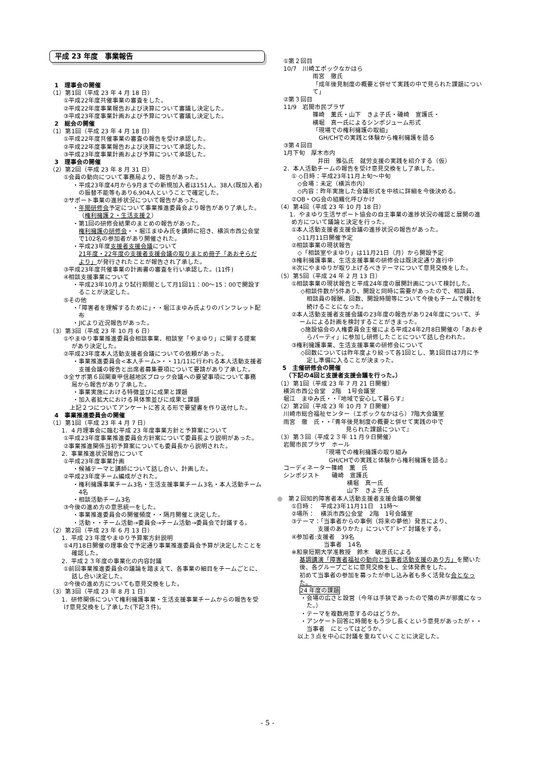平成 23 年度　事業報告
1　理事会の開催
（1）第1回（平成 23 年 4 月 18 日）
①平成22年度共催事業の審査をした。
②平成22年度事業報告および決算について審議し決定した。
③平成23年度事業計画および予算について審議し決定した。
2　総会の開催
（1）第1回（平成 23 年 4 月 18 日）
①平成22年度共催事業の審査の報告を受け承認した。
②平成22年度事業報告および決算について承認した。
③平成23年度事業計画および予算について承認した。
3　理事会の開催
（2）第2回（平成 23 年 8 月 31 日）
①会員の動向について事務局より、報告があった。
・平成23年度4月から9月までの新規加入者は151人。38人(既加入者)の振替不能等もあり6,904人ということで確定した。
②サポート事業の進捗状況について報告があった。
・年間研修会予定について事業推進委員会より報告があり了承した。（権利擁護２・生活支援２）
・第1回の研修会結果のまとめの報告があった。
権利擁護の研修会・・堀江まゆみ氏を講師に招き、横浜市西公会堂で102名の参加者があり開催された。
・平成23年度支援者支援会議について
21年度・22年度の支援者支援会議の取りまとめ冊子「あおぞらだより」が発行されたことが報告され了承した。
③平成23年度共催事業の計画書の審査を行い承認した。(11件)
④相談支援事業について
・平成23年10月より試行期間として月1回11：00～15：00で開設することが決定した。
⑤その他
・「障害者を理解するために」・・堀江まゆみ氏よりのパンフレット配布
・JICより近況報告があった。
（3）第3回（平成 23 年 10 月 6 日）
①やまゆり事業推進委員会相談事業、相談室「やまゆり」に関する提案があり決定した。
②平成23年度本人活動支援者会議についての依頼があった。
・事業推進委員会<本人チーム>・・11/11に行われる本人活動支援者支援会議の報告と出席者募集要項について要請があり了承した。
③全サポ第６回関東甲信越地区ブロック会議への要望事項について事務局から報告があり了承した。
・事業実施における特徴並びに成果と課題
・加入者拡大における具体策並びに成果と課題
　上記２つについてアンケートに答える形で要望書を作り送付した。
4　事業推進委員会の開催
（1）第1回（平成 23 年 4 月 7 日）
　1．4 月理事会に臨む平成 23 年度事業方針と予算案について
①平成23年度事業推進委員会方針案について委員長より説明があった。
②事業推進関係当初予算案についても委員長から説明された。
　2．事業推進状況報告について
①平成23年度事業計画
・候補テーマと講師について話し合い、計画した。
②平成23年度チーム編成がされた。
・権利擁護事業チーム3名・生活支援事業チーム3名・本人活動チーム4名
・相談活動チーム3名
③今後の進め方の意思統一をした。
・事業推進委員会の開催頻度・・隔月開催と決定した。
・活動・・チーム活動→委員会→チーム活動→委員会で討議する。
（2）第2回（平成 23 年 6 月 13 日）
　1．平成 23 年度やまゆり予算案方針説明
①4月18日開催の理事会で予定通り事業推進委員会予算が決定したことを確認した。
　2．平成２３年度の事業化の内容討議
①前回事業推進委員会の議論を踏まえて、各事業の細目をチームごとに、話し合い決定した。
②今後の進め方についても意見交換をした。
（3）第3回（平成 23 年 8 月 1 日）
　1．研修関係について権利擁護事業・生活支援事業チームからの報告を受け意見交換をし了承した(下記３件)。
①第２回目
10/7　川崎エポックなかはら
雨宮　徹氏
「成年後見制度の概要と併せて実践の中で見られた課題について」
②第３回目
11/9　岩間市民プラザ
篠崎　薫氏・山下　きよ子氏・磯崎　宣護氏・
横堀　真一氏によるシンポジューム形式
「現場での権利擁護の取組」
　GH/CHでの実践と体験から権利擁護を語る
③第４回目
1月下旬　厚木市内
井田　雅弘氏　就労支援の実践を紹介する（仮）
2．本人活動チームの報告を受け意見交換をし了承した。
① ◇日時：平成23年11月上旬～中旬
　◇会場：未定（横浜市内）
　◇内容：昨年実施した会議形式を中核に詳細を今後決める。
②OB・OG会の組織化呼びかけ
（4）第4回（平成 23 年 10 月 18 日）
　1．やまゆり生活サポート協会の自主事業の進捗状況の確認と展開の進め方について議論と決定を行った。
①本人活動支援者支援会議の進捗状況の報告があった。
　◇11月11日開催予定
②相談事業の現状報告
　◇「相談室やまゆり」は11月21日（月）から開設予定
③権利擁護事業、生活支援事業の研修会は既決定通り進行中
④次にやまゆりが取り上げるべきテーマについて意見交換をした。
（5）第5回（平成 24 年 2 月 13 日）
①相談事業の現状報告と平成24年度の展開計画について検討した。
◇相談件数が5件あり、開設と同時に需要があったので、相談員、相談員の報酬、回数、開設時間等について今後もチームで検討を続けることになった。
②本人活動支援者支援会議の23年度の報告があり24年度について、チームによる計画を検討することがきまった。
◇施設協会の人権委員会主催による平成24年2月8日開催の「あおぞらパーティ」に参加し研修したことについて話し合われた。
③権利擁護事業、生活支援事業の研修会について
◇回数については昨年度より絞って各1回とし、第1回目は7月に予定し準備に入ることが決まった。
5　主催研修会の開催
　（下記の4回と支援者支援会議を行った。）
（1）第1回（平成 23 年 7 月 21 日開催）
横浜市西公会堂　2階　1号会議室
堀江　まゆみ氏・・『地域で安心して暮らす』
（2）第2回（平成 23 年 10 月 7 日開催）
川崎市総合福祉センター（エポックなかはら）7階大会議室
雨宮　徹　氏・・『青年後見制度の概要と併せて実践の中で
　　　　　　　　　見られた課題について』
（3）第３回（平成２３年 11 月９日開催）
岩間市民プラザ　ホール
『現場での権利擁護の取り組み
　GH/CHでの実践と体験から権利擁護を語る』
コーディネーター篠崎　薫　氏
シンポジスト　　磯崎　宣護氏
横堀　真一氏
山下　きよ子氏
◎　第２回知的障害者本人活動支援者支援会議の開催
①日時：　平成23年11月11日　11時～
②場所：　横浜市西公会堂　2階　1号会議室
③テーマ：「当事者からの事例（将来の夢他）発言により、
　　　支援のありかた」についてｸﾞﾙｰﾌﾟ討議をする。
④参加者:支援者　39名
　　　　当事者　14名
※和泉短期大学准教授　鈴木　敏彦氏による
基調講演「障害者福祉の動向と当事者活動支援のあり方」を聞いた後、各グループごとに意見交換をし、全体発表をした。
初めて当事者の参加を募ったが申し込み者も多く活発な会となった。
24 年度の課題
・会場の広さと設営（今年は手狭であったので隣の声が邪魔になった。）
・テーマを複数用意するのはどうか。
・アンケート回答に時間をもう少し長くという意見があったが・・当事者　にとってはどうか。
以上３点を中心に討議を重ねていくことに決定した。
- 5 -